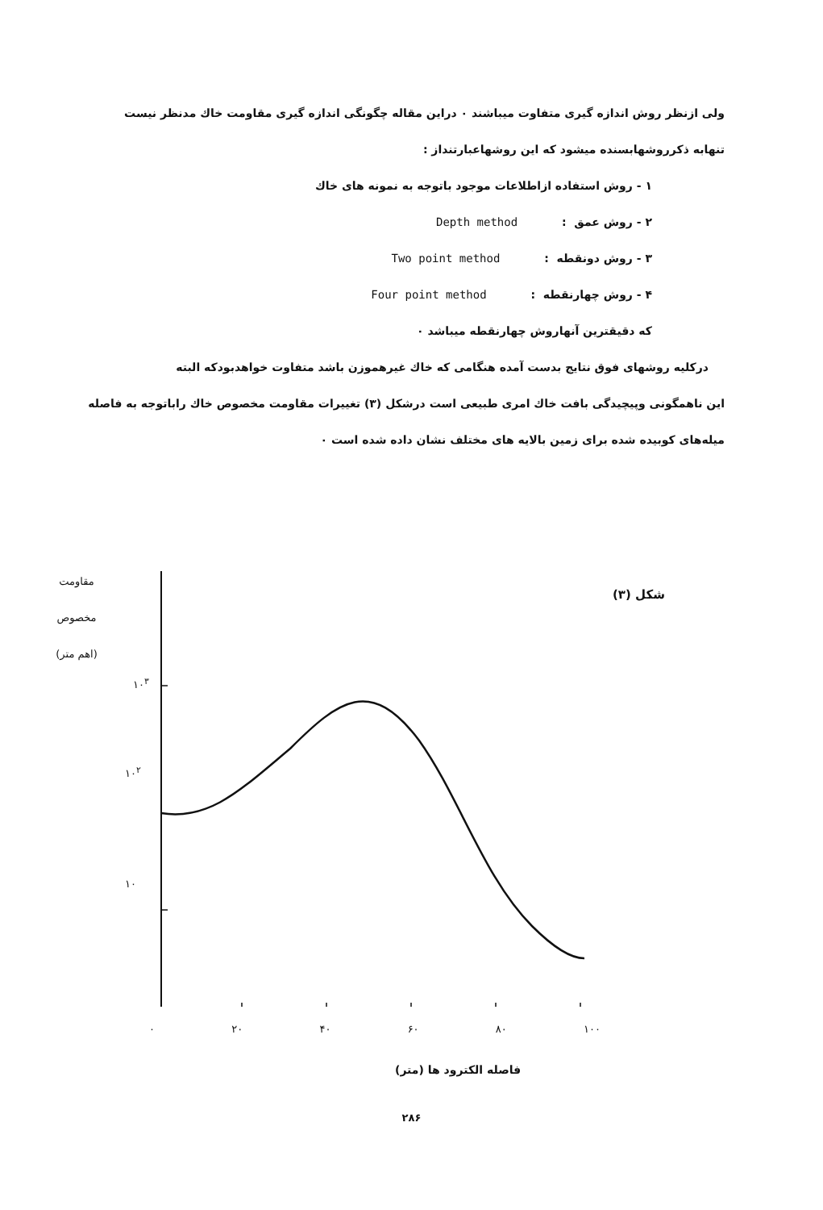ولی ازنظر روش اندازه گیری متفاوت میباشند ۰ دراین مقاله چگونگی اندازه گیری مقاومت خاك مدنظر نیست
تنهابه ذکرروشهابسنده میشود که این روشهاعبارتنداز :
۱ - روش استفاده ازاطلاعات موجود باتوجه به نمونه های خاك
۲ - روش عمق : Depth method
۳ - روش دونقطه : Two point method
۴ - روش چهارنقطه : Four point method
که دقیقترین آنهاروش چهارنقطه میباشد ۰
درکلیه روشهای فوق نتایج بدست آمده هنگامی که خاك غیرهموزن باشد متفاوت خواهدبودکه البته
این ناهمگونی وپیچیدگی بافت خاك امری طبیعی است درشکل (۳) تغییرات مقاومت مخصوص خاك راباتوجه به فاصله
میله‌های کوبیده شده برای زمین بالایه های مختلف نشان داده شده است ۰
مقاومت
مخصوص
(اهم متر)
شکل (۳)
۱۰<sup>۳</sup>
۱۰<sup>۲</sup>
۱۰
۰ ۲۰ ۴۰ ۶۰ ۸۰ ۱۰۰
فاصله الکترود ها (متر)
۲۸۶